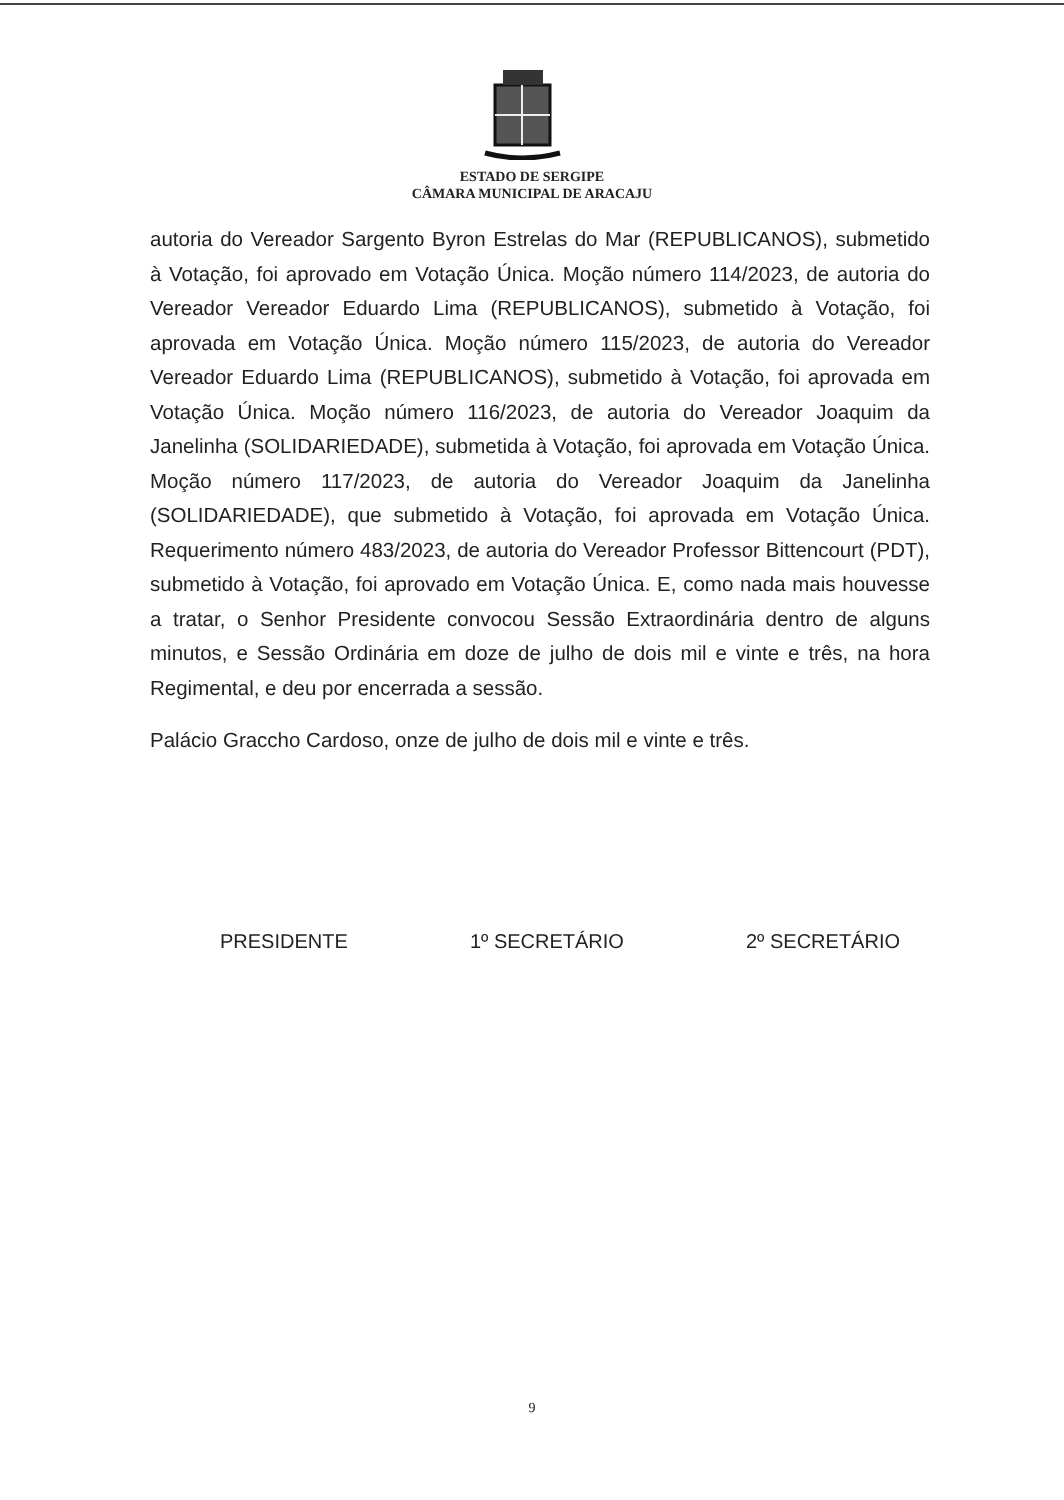ESTADO DE SERGIPE
CÂMARA MUNICIPAL DE ARACAJU
autoria do Vereador Sargento Byron Estrelas do Mar (REPUBLICANOS), submetido à Votação, foi aprovado em Votação Única. Moção número 114/2023, de autoria do Vereador Vereador Eduardo Lima (REPUBLICANOS), submetido à Votação, foi aprovada em Votação Única. Moção número 115/2023, de autoria do Vereador Vereador Eduardo Lima (REPUBLICANOS), submetido à Votação, foi aprovada em Votação Única. Moção número 116/2023, de autoria do Vereador Joaquim da Janelinha (SOLIDARIEDADE), submetida à Votação, foi aprovada em Votação Única. Moção número 117/2023, de autoria do Vereador Joaquim da Janelinha (SOLIDARIEDADE), que submetido à Votação, foi aprovada em Votação Única. Requerimento número 483/2023, de autoria do Vereador Professor Bittencourt (PDT), submetido à Votação, foi aprovado em Votação Única. E, como nada mais houvesse a tratar, o Senhor Presidente convocou Sessão Extraordinária dentro de alguns minutos, e Sessão Ordinária em doze de julho de dois mil e vinte e três, na hora Regimental, e deu por encerrada a sessão.
Palácio Graccho Cardoso, onze de julho de dois mil e vinte e três.
PRESIDENTE 1º SECRETÁRIO 2º SECRETÁRIO
9